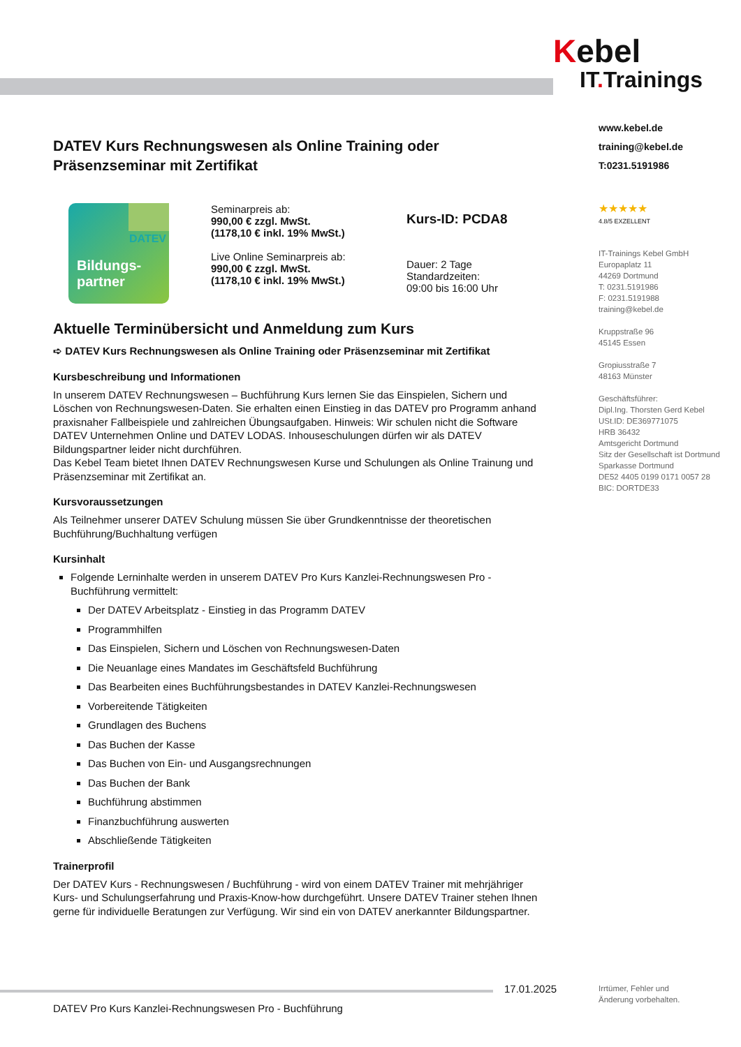DATEV Kurs Rechnungswesen als Online Training oder Präsenzseminar mit Zertifikat
DATEV
Bildungs-
partner
Seminarpreis ab:
990,00 € zzgl. MwSt.
(1178,10 € inkl. 19% MwSt.)
Live Online Seminarpreis ab:
990,00 € zzgl. MwSt.
(1178,10 € inkl. 19% MwSt.)
Kurs-ID: PCDA8
Dauer: 2 Tage
Standardzeiten:
09:00 bis 16:00 Uhr
Aktuelle Terminübersicht und Anmeldung zum Kurs
➪ DATEV Kurs Rechnungswesen als Online Training oder Präsenzseminar mit Zertifikat
Kursbeschreibung und Informationen
In unserem DATEV Rechnungswesen – Buchführung Kurs lernen Sie das Einspielen, Sichern und Löschen von Rechnungswesen-Daten. Sie erhalten einen Einstieg in das DATEV pro Programm anhand praxisnaher Fallbeispiele und zahlreichen Übungsaufgaben. Hinweis: Wir schulen nicht die Software DATEV Unternehmen Online und DATEV LODAS. Inhouseschulungen dürfen wir als DATEV Bildungspartner leider nicht durchführen.
Das Kebel Team bietet Ihnen DATEV Rechnungswesen Kurse und Schulungen als Online Trainung und Präsenzseminar mit Zertifikat an.
Kursvoraussetzungen
Als Teilnehmer unserer DATEV Schulung müssen Sie über Grundkenntnisse der theoretischen Buchführung/Buchhaltung verfügen
Kursinhalt
Folgende Lerninhalte werden in unserem DATEV Pro Kurs Kanzlei-Rechnungswesen Pro - Buchführung vermittelt:
Der DATEV Arbeitsplatz - Einstieg in das Programm DATEV
Programmhilfen
Das Einspielen, Sichern und Löschen von Rechnungswesen-Daten
Die Neuanlage eines Mandates im Geschäftsfeld Buchführung
Das Bearbeiten eines Buchführungsbestandes in DATEV Kanzlei-Rechnungswesen
Vorbereitende Tätigkeiten
Grundlagen des Buchens
Das Buchen der Kasse
Das Buchen von Ein- und Ausgangsrechnungen
Das Buchen der Bank
Buchführung abstimmen
Finanzbuchführung auswerten
Abschließende Tätigkeiten
Trainerprofil
Der DATEV Kurs - Rechnungswesen / Buchführung - wird von einem DATEV Trainer mit mehrjähriger Kurs- und Schulungserfahrung und Praxis-Know-how durchgeführt. Unsere DATEV Trainer stehen Ihnen gerne für individuelle Beratungen zur Verfügung. Wir sind ein von DATEV anerkannter Bildungspartner.
Kebel
IT. Trainings
www.kebel.de
training@kebel.de
T:0231.5191986
★★★★★
4.8/5 EXZELLENT
IT-Trainings Kebel GmbH
Europaplatz 11
44269 Dortmund
T: 0231.5191986
F: 0231.5191988
training@kebel.de
Kruppstraße 96
45145 Essen
Gropiusstraße 7
48163 Münster
Geschäftsführer:
Dipl.Ing. Thorsten Gerd Kebel
USt.ID: DE369771075
HRB 36432
Amtsgericht Dortmund
Sitz der Gesellschaft ist Dortmund
Sparkasse Dortmund
DE52 4405 0199 0171 0057 28
BIC: DORTDE33
17.01.2025
Irrtümer, Fehler und
Änderung vorbehalten.
DATEV Pro Kurs Kanzlei-Rechnungswesen Pro - Buchführung